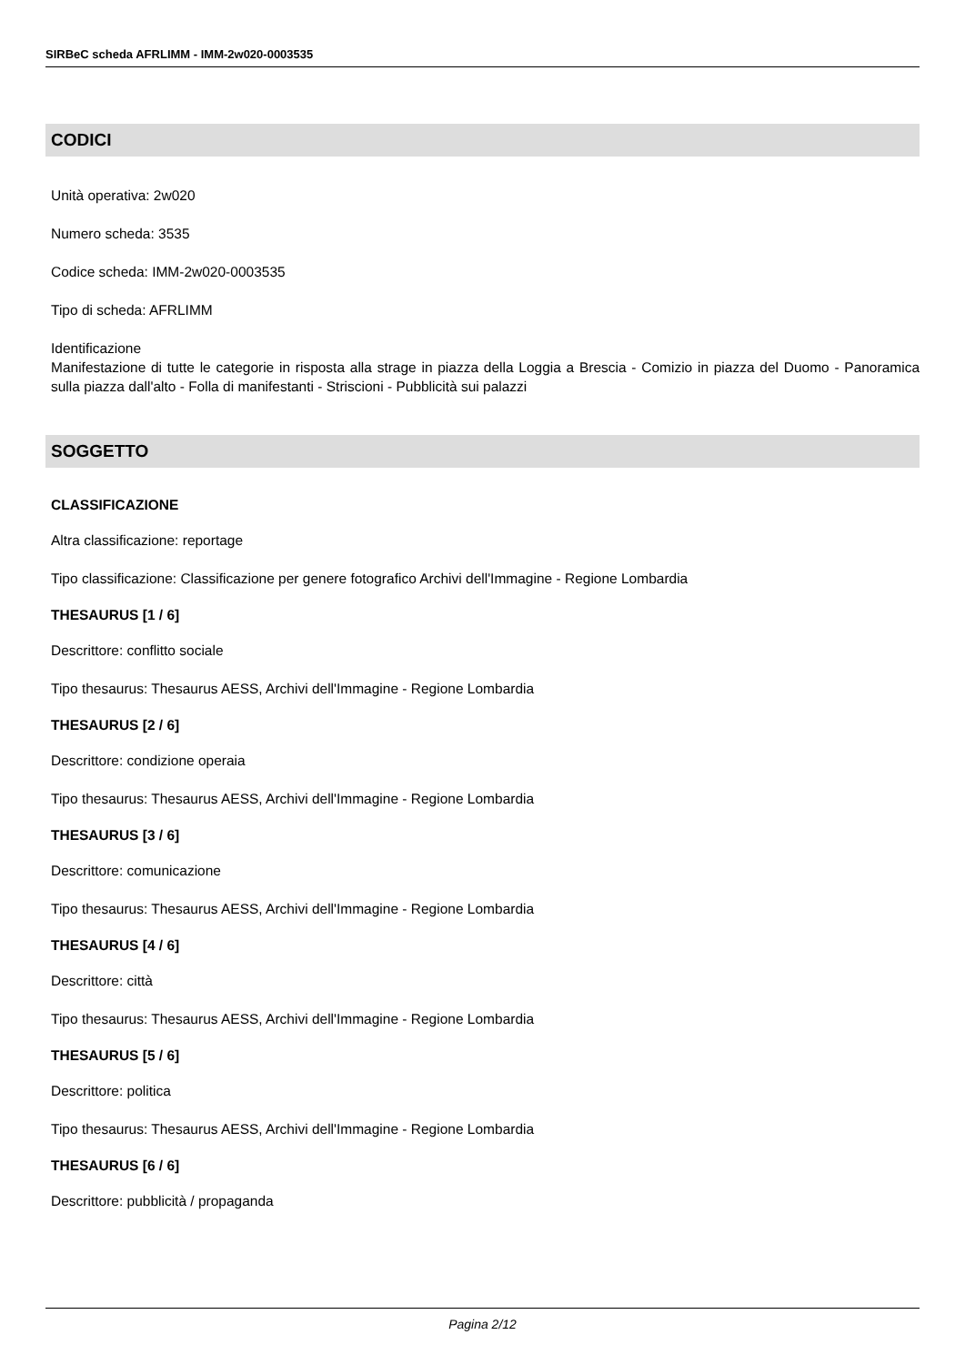SIRBeC scheda AFRLIMM - IMM-2w020-0003535
CODICI
Unità operativa: 2w020
Numero scheda: 3535
Codice scheda: IMM-2w020-0003535
Tipo di scheda: AFRLIMM
Identificazione
Manifestazione di tutte le categorie in risposta alla strage in piazza della Loggia a Brescia - Comizio in piazza del Duomo - Panoramica sulla piazza dall'alto - Folla di manifestanti - Striscioni - Pubblicità sui palazzi
SOGGETTO
CLASSIFICAZIONE
Altra classificazione: reportage
Tipo classificazione: Classificazione per genere fotografico Archivi dell'Immagine - Regione Lombardia
THESAURUS [1 / 6]
Descrittore: conflitto sociale
Tipo thesaurus: Thesaurus AESS, Archivi dell'Immagine - Regione Lombardia
THESAURUS [2 / 6]
Descrittore: condizione operaia
Tipo thesaurus: Thesaurus AESS, Archivi dell'Immagine - Regione Lombardia
THESAURUS [3 / 6]
Descrittore: comunicazione
Tipo thesaurus: Thesaurus AESS, Archivi dell'Immagine - Regione Lombardia
THESAURUS [4 / 6]
Descrittore: città
Tipo thesaurus: Thesaurus AESS, Archivi dell'Immagine - Regione Lombardia
THESAURUS [5 / 6]
Descrittore: politica
Tipo thesaurus: Thesaurus AESS, Archivi dell'Immagine - Regione Lombardia
THESAURUS [6 / 6]
Descrittore: pubblicità / propaganda
Pagina 2/12